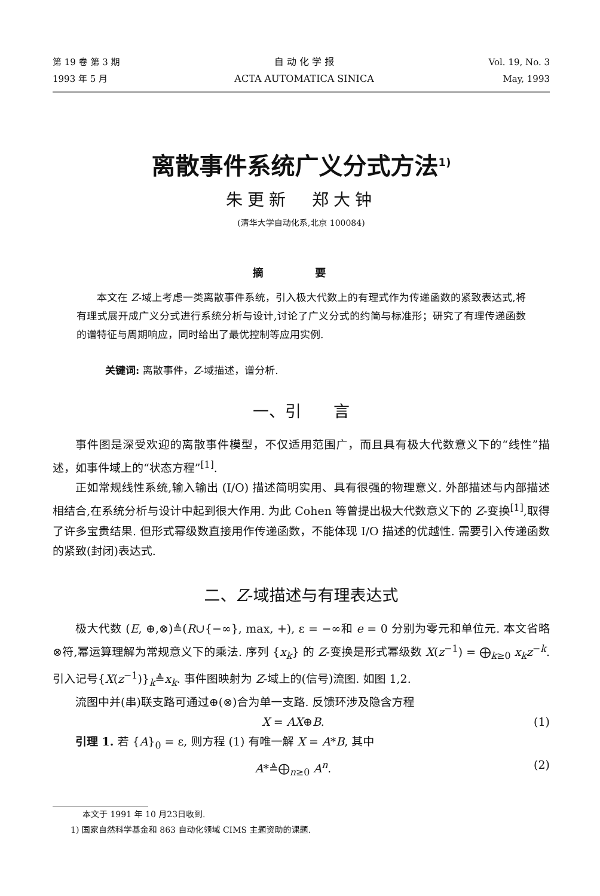第 19 卷 第 3 期
1993 年 5 月
自 动 化 学 报
ACTA AUTOMATICA SINICA
Vol. 19, No. 3
May, 1993
离散事件系统广义分式方法<sup>1)</sup>
朱更新　郑大钟
(清华大学自动化系,北京 100084)
摘 要
本文在 Z-域上考虑一类离散事件系统，引入极大代数上的有理式作为传递函数的紧致表达式,将有理式展开成广义分式进行系统分析与设计,讨论了广义分式的约简与标准形；研究了有理传递函数的谱特征与周期响应，同时给出了最优控制等应用实例.
关键词: 离散事件，Z-域描述，谱分析.
一、引　　言
事件图是深受欢迎的离散事件模型，不仅适用范围广，而且具有极大代数意义下的“线性”描述，如事件域上的“状态方程”<sup>[1]</sup>.
正如常规线性系统,输入输出 (I/O) 描述简明实用、具有很强的物理意义. 外部描述与内部描述相结合,在系统分析与设计中起到很大作用. 为此 Cohen 等曾提出极大代数意义下的 Z-变换<sup>[1]</sup>,取得了许多宝贵结果. 但形式幂级数直接用作传递函数，不能体现 I/O 描述的优越性. 需要引入传递函数的紧致(封闭)表达式.
二、Z-域描述与有理表达式
极大代数 (E, ⊕,⊗)≜(R∪{−∞}, max, +), ε = −∞和 e = 0 分别为零元和单位元. 本文省略⊗符,幂运算理解为常规意义下的乘法. 序列 {x<sub>k</sub>} 的 Z-变换是形式幂级数 X(z<sup>−1</sup>) = ⨁<sub>k≥0</sub> x<sub>k</sub>z<sup>−k</sup>. 引入记号{X(z<sup>−1</sup>)}<sub>k</sub>≜x<sub>k</sub>. 事件图映射为 Z-域上的(信号)流图. 如图 1,2.
流图中并(串)联支路可通过⊕(⊗)合为单一支路. 反馈环涉及隐含方程
X = AX⊕B. (1)
引理 1. 若 {A}<sub>0</sub> = ε, 则方程 (1) 有唯一解 X = A*B, 其中
A*≜⨁<sub>n≥0</sub> A<sup>n</sup>. (2)
本文于 1991 年 10 月23日收到.
1) 国家自然科学基金和 863 自动化领域 CIMS 主题资助的课题.